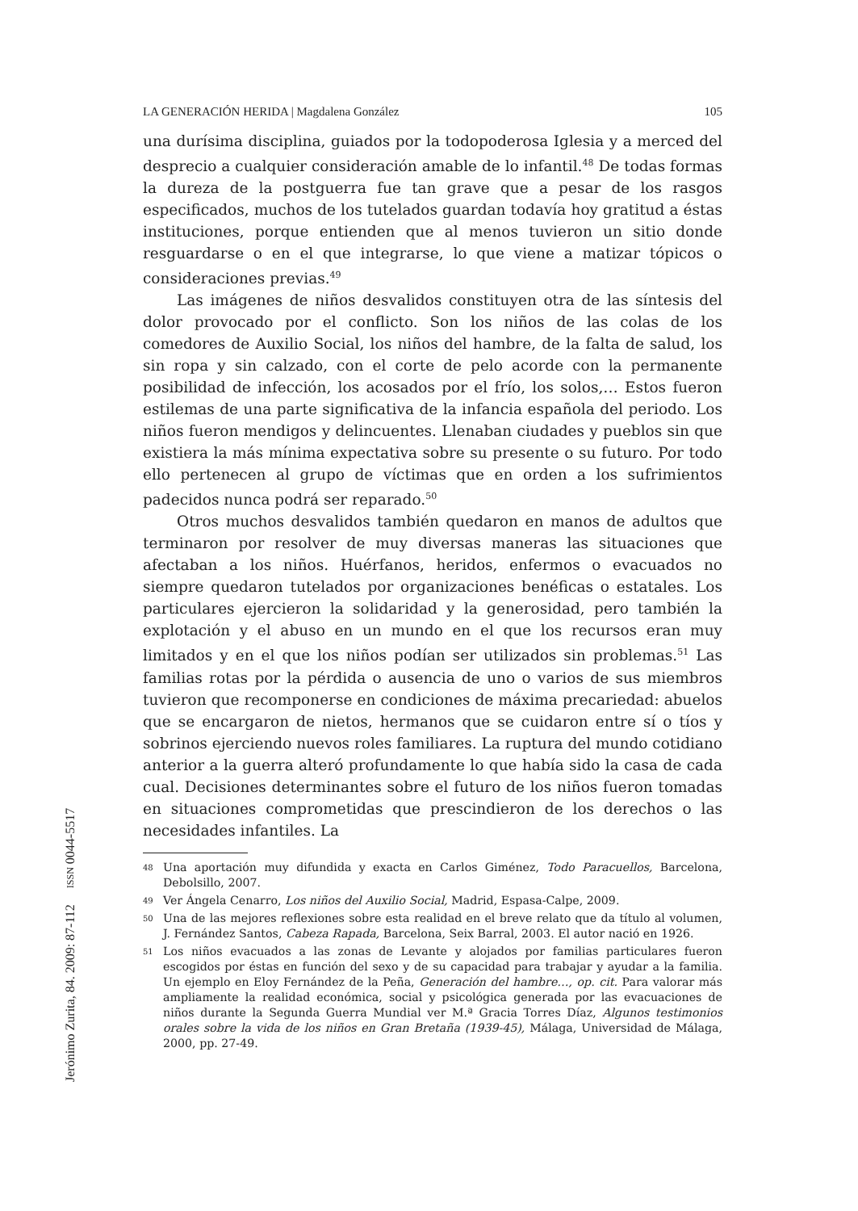LA GENERACIÓN HERIDA | Magdalena González 105
una durísima disciplina, guiados por la todopoderosa Iglesia y a merced del desprecio a cualquier consideración amable de lo infantil.<sup>48</sup> De todas formas la dureza de la postguerra fue tan grave que a pesar de los rasgos especificados, muchos de los tutelados guardan todavía hoy gratitud a éstas instituciones, porque entienden que al menos tuvieron un sitio donde resguardarse o en el que integrarse, lo que viene a matizar tópicos o consideraciones previas.<sup>49</sup>
Las imágenes de niños desvalidos constituyen otra de las síntesis del dolor provocado por el conflicto. Son los niños de las colas de los comedores de Auxilio Social, los niños del hambre, de la falta de salud, los sin ropa y sin calzado, con el corte de pelo acorde con la permanente posibilidad de infección, los acosados por el frío, los solos,… Estos fueron estilemas de una parte significativa de la infancia española del periodo. Los niños fueron mendigos y delincuentes. Llenaban ciudades y pueblos sin que existiera la más mínima expectativa sobre su presente o su futuro. Por todo ello pertenecen al grupo de víctimas que en orden a los sufrimientos padecidos nunca podrá ser reparado.<sup>50</sup>
Otros muchos desvalidos también quedaron en manos de adultos que terminaron por resolver de muy diversas maneras las situaciones que afectaban a los niños. Huérfanos, heridos, enfermos o evacuados no siempre quedaron tutelados por organizaciones benéficas o estatales. Los particulares ejercieron la solidaridad y la generosidad, pero también la explotación y el abuso en un mundo en el que los recursos eran muy limitados y en el que los niños podían ser utilizados sin problemas.<sup>51</sup> Las familias rotas por la pérdida o ausencia de uno o varios de sus miembros tuvieron que recomponerse en condiciones de máxima precariedad: abuelos que se encargaron de nietos, hermanos que se cuidaron entre sí o tíos y sobrinos ejerciendo nuevos roles familiares. La ruptura del mundo cotidiano anterior a la guerra alteró profundamente lo que había sido la casa de cada cual. Decisiones determinantes sobre el futuro de los niños fueron tomadas en situaciones comprometidas que prescindieron de los derechos o las necesidades infantiles. La
<sup>48</sup> Una aportación muy difundida y exacta en Carlos Giménez, Todo Paracuellos, Barcelona, Debolsillo, 2007.
<sup>49</sup> Ver Ángela Cenarro, Los niños del Auxilio Social, Madrid, Espasa-Calpe, 2009.
<sup>50</sup> Una de las mejores reflexiones sobre esta realidad en el breve relato que da título al volumen, J. Fernández Santos, Cabeza Rapada, Barcelona, Seix Barral, 2003. El autor nació en 1926.
<sup>51</sup> Los niños evacuados a las zonas de Levante y alojados por familias particulares fueron escogidos por éstas en función del sexo y de su capacidad para trabajar y ayudar a la familia. Un ejemplo en Eloy Fernández de la Peña, Generación del hambre…, op. cit. Para valorar más ampliamente la realidad económica, social y psicológica generada por las evacuaciones de niños durante la Segunda Guerra Mundial ver M.ª Gracia Torres Díaz, Algunos testimonios orales sobre la vida de los niños en Gran Bretaña (1939-45), Málaga, Universidad de Málaga, 2000, pp. 27-49.
Jerónimo Zurita, 84. 2009: 87-112 ISSN 0044-5517